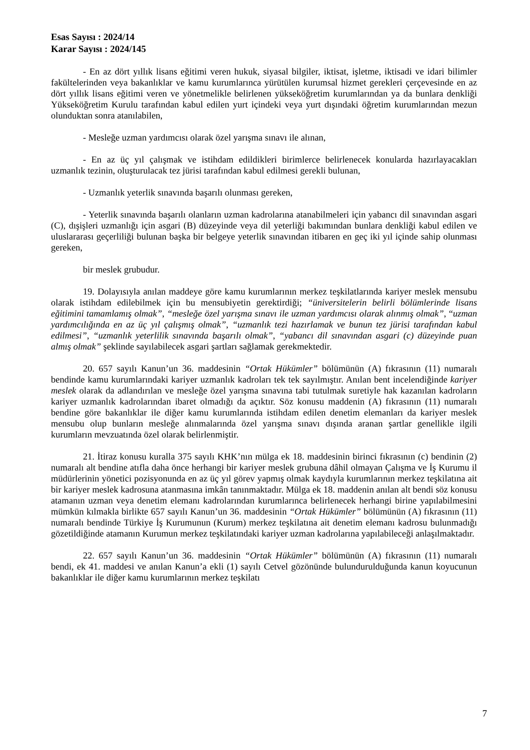Esas Sayısı : 2024/14
Karar Sayısı : 2024/145
- En az dört yıllık lisans eğitimi veren hukuk, siyasal bilgiler, iktisat, işletme, iktisadi ve idari bilimler fakültelerinden veya bakanlıklar ve kamu kurumlarınca yürütülen kurumsal hizmet gerekleri çerçevesinde en az dört yıllık lisans eğitimi veren ve yönetmelikle belirlenen yükseköğretim kurumlarından ya da bunlara denkliği Yükseköğretim Kurulu tarafından kabul edilen yurt içindeki veya yurt dışındaki öğretim kurumlarından mezun olunduktan sonra atanılabilen,
- Mesleğe uzman yardımcısı olarak özel yarışma sınavı ile alınan,
- En az üç yıl çalışmak ve istihdam edildikleri birimlerce belirlenecek konularda hazırlayacakları uzmanlık tezinin, oluşturulacak tez jürisi tarafından kabul edilmesi gerekli bulunan,
- Uzmanlık yeterlik sınavında başarılı olunması gereken,
- Yeterlik sınavında başarılı olanların uzman kadrolarına atanabilmeleri için yabancı dil sınavından asgari (C), dışişleri uzmanlığı için asgari (B) düzeyinde veya dil yeterliği bakımından bunlara denkliği kabul edilen ve uluslararası geçerliliği bulunan başka bir belgeye yeterlik sınavından itibaren en geç iki yıl içinde sahip olunması gereken,
bir meslek grubudur.
19. Dolayısıyla anılan maddeye göre kamu kurumlarının merkez teşkilatlarında kariyer meslek mensubu olarak istihdam edilebilmek için bu mensubiyetin gerektirdiği; “üniversitelerin belirli bölümlerinde lisans eğitimini tamamlamış olmak”, “mesleğe özel yarışma sınavı ile uzman yardımcısı olarak alınmış olmak”, “uzman yardımcılığında en az üç yıl çalışmış olmak”, “uzmanlık tezi hazırlamak ve bunun tez jürisi tarafından kabul edilmesi”, “uzmanlık yeterlilik sınavında başarılı olmak”, “yabancı dil sınavından asgari (c) düzeyinde puan almış olmak” şeklinde sayılabilecek asgari şartları sağlamak gerekmektedir.
20. 657 sayılı Kanun’un 36. maddesinin “Ortak Hükümler” bölümünün (A) fıkrasının (11) numaralı bendinde kamu kurumlarındaki kariyer uzmanlık kadroları tek tek sayılmıştır. Anılan bent incelendiğinde kariyer meslek olarak da adlandırılan ve mesleğe özel yarışma sınavına tabi tutulmak suretiyle hak kazanılan kadroların kariyer uzmanlık kadrolarından ibaret olmadığı da açıktır. Söz konusu maddenin (A) fıkrasının (11) numaralı bendine göre bakanlıklar ile diğer kamu kurumlarında istihdam edilen denetim elemanları da kariyer meslek mensubu olup bunların mesleğe alınmalarında özel yarışma sınavı dışında aranan şartlar genellikle ilgili kurumların mevzuatında özel olarak belirlenmiştir.
21. İtiraz konusu kuralla 375 sayılı KHK’nın mülga ek 18. maddesinin birinci fıkrasının (c) bendinin (2) numaralı alt bendine atıfla daha önce herhangi bir kariyer meslek grubuna dâhil olmayan Çalışma ve İş Kurumu il müdürlerinin yönetici pozisyonunda en az üç yıl görev yapmış olmak kaydıyla kurumlarının merkez teşkilatına ait bir kariyer meslek kadrosuna atanmasına imkân tanınmaktadır. Mülga ek 18. maddenin anılan alt bendi söz konusu atamanın uzman veya denetim elemanı kadrolarından kurumlarınca belirlenecek herhangi birine yapılabilmesini mümkün kılmakla birlikte 657 sayılı Kanun’un 36. maddesinin “Ortak Hükümler” bölümünün (A) fıkrasının (11) numaralı bendinde Türkiye İş Kurumunun (Kurum) merkez teşkilatına ait denetim elemanı kadrosu bulunmadığı gözetildiğinde atamanın Kurumun merkez teşkilatındaki kariyer uzman kadrolarına yapılabileceği anlaşılmaktadır.
22. 657 sayılı Kanun’un 36. maddesinin “Ortak Hükümler” bölümünün (A) fıkrasının (11) numaralı bendi, ek 41. maddesi ve anılan Kanun’a ekli (1) sayılı Cetvel gözönünde bulundurulduğunda kanun koyucunun bakanlıklar ile diğer kamu kurumlarının merkez teşkilatı
7